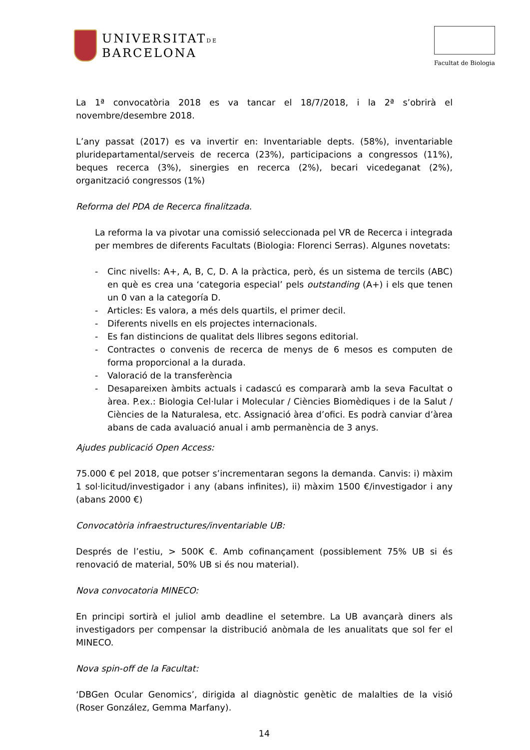UNIVERSITATDE
BARCELONA
Facultat de Biologia
La 1ª convocatòria 2018 es va tancar el 18/7/2018, i la 2ª s’obrirà el novembre/desembre 2018.
L’any passat (2017) es va invertir en: Inventariable depts. (58%), inventariable pluridepartamental/serveis de recerca (23%), participacions a congressos (11%), beques recerca (3%), sinergies en recerca (2%), becari vicedeganat (2%), organització congressos (1%)
Reforma del PDA de Recerca finalitzada.
La reforma la va pivotar una comissió seleccionada pel VR de Recerca i integrada per membres de diferents Facultats (Biologia: Florenci Serras). Algunes novetats:
- Cinc nivells: A+, A, B, C, D. A la pràctica, però, és un sistema de tercils (ABC) en què es crea una ‘categoria especial’ pels outstanding (A+) i els que tenen un 0 van a la categoría D.
- Articles: Es valora, a més dels quartils, el primer decil.
- Diferents nivells en els projectes internacionals.
- Es fan distincions de qualitat dels llibres segons editorial.
- Contractes o convenis de recerca de menys de 6 mesos es computen de forma proporcional a la durada.
- Valoració de la transferència
- Desapareixen àmbits actuals i cadascú es compararà amb la seva Facultat o àrea. P.ex.: Biologia Cel·lular i Molecular / Ciències Biomèdiques i de la Salut / Ciències de la Naturalesa, etc. Assignació àrea d’ofici. Es podrà canviar d’àrea abans de cada avaluació anual i amb permanència de 3 anys.
Ajudes publicació Open Access:
75.000 € pel 2018, que potser s’incrementaran segons la demanda. Canvis: i) màxim 1 sol·licitud/investigador i any (abans infinites), ii) màxim 1500 €/investigador i any (abans 2000 €)
Convocatòria infraestructures/inventariable UB:
Després de l’estiu, > 500K €. Amb cofinançament (possiblement 75% UB si és renovació de material, 50% UB si és nou material).
Nova convocatoria MINECO:
En principi sortirà el juliol amb deadline el setembre. La UB avançarà diners als investigadors per compensar la distribució anòmala de les anualitats que sol fer el MINECO.
Nova spin-off de la Facultat:
‘DBGen Ocular Genomics’, dirigida al diagnòstic genètic de malalties de la visió (Roser González, Gemma Marfany).
14